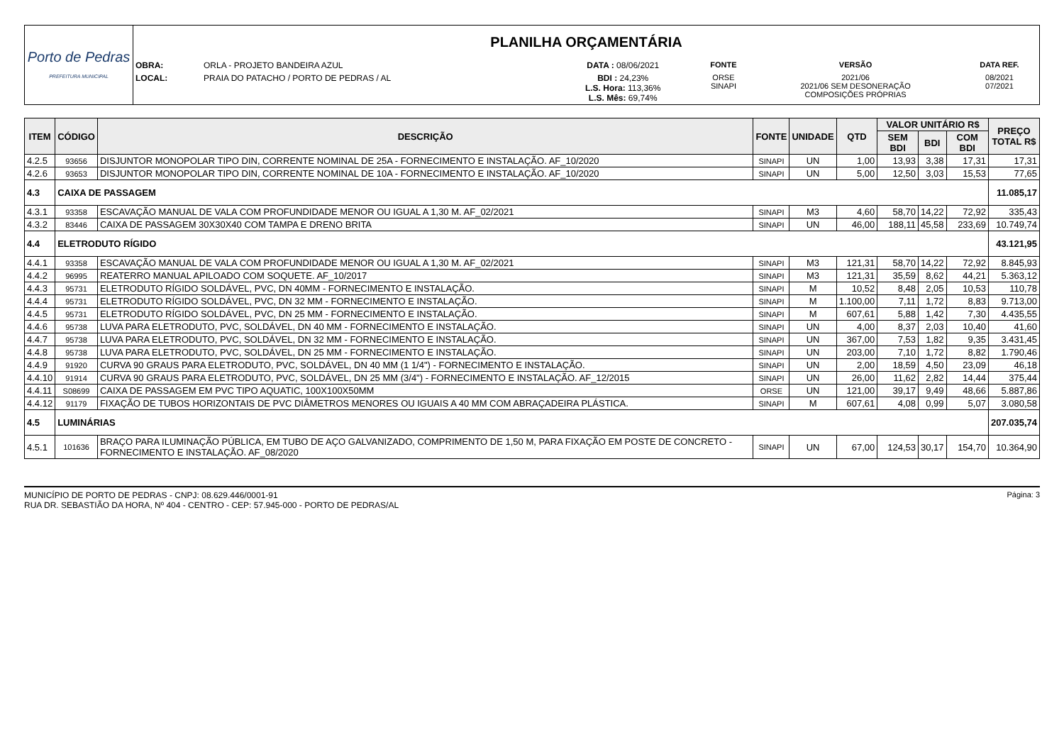| Porto de Pedras PREFEITURA MUNICIPAL | PLANILHA ORÇAMENTÁRIA | | | | | |
| | OBRA: | ORLA - PROJETO BANDEIRA AZUL | DATA : 08/06/2021 | FONTE | VERSÃO | DATA REF. |
| | LOCAL: | PRAIA DO PATACHO / PORTO DE PEDRAS / AL | BDI : 24,23% L.S. Hora: 113,36% L.S. Mês: 69,74% | ORSE SINAPI | 2021/06 2021/06 SEM DESONERAÇÃO COMPOSIÇÕES PRÓPRIAS | 08/2021 07/2021 |
| ITEM | CÓDIGO | DESCRIÇÃO | FONTE | UNIDADE | QTD | VALOR UNITÁRIO R$ | | | PREÇO TOTAL R$ |
| --- | --- | --- | --- | --- | --- | --- | --- | --- | --- |
| | | | | | | SEM BDI | BDI | COM BDI | |
| 4.2.5 | 93656 | DISJUNTOR MONOPOLAR TIPO DIN, CORRENTE NOMINAL DE 25A - FORNECIMENTO E INSTALAÇÃO. AF_10/2020 | SINAPI | UN | 1,00 | 13,93 | 3,38 | 17,31 | 17,31 |
| 4.2.6 | 93653 | DISJUNTOR MONOPOLAR TIPO DIN, CORRENTE NOMINAL DE 10A - FORNECIMENTO E INSTALAÇÃO. AF_10/2020 | SINAPI | UN | 5,00 | 12,50 | 3,03 | 15,53 | 77,65 |
| 4.3 | CAIXA DE PASSAGEM | | | | | | | | 11.085,17 |
| 4.3.1 | 93358 | ESCAVAÇÃO MANUAL DE VALA COM PROFUNDIDADE MENOR OU IGUAL A 1,30 M. AF_02/2021 | SINAPI | M3 | 4,60 | 58,70 | 14,22 | 72,92 | 335,43 |
| 4.3.2 | 83446 | CAIXA DE PASSAGEM 30X30X40 COM TAMPA E DRENO BRITA | SINAPI | UN | 46,00 | 188,11 | 45,58 | 233,69 | 10.749,74 |
| 4.4 | ELETRODUTO RÍGIDO | | | | | | | | 43.121,95 |
| 4.4.1 | 93358 | ESCAVAÇÃO MANUAL DE VALA COM PROFUNDIDADE MENOR OU IGUAL A 1,30 M. AF_02/2021 | SINAPI | M3 | 121,31 | 58,70 | 14,22 | 72,92 | 8.845,93 |
| 4.4.2 | 96995 | REATERRO MANUAL APILOADO COM SOQUETE. AF_10/2017 | SINAPI | M3 | 121,31 | 35,59 | 8,62 | 44,21 | 5.363,12 |
| 4.4.3 | 95731 | ELETRODUTO RÍGIDO SOLDÁVEL, PVC, DN 40MM - FORNECIMENTO E INSTALAÇÃO. | SINAPI | M | 10,52 | 8,48 | 2,05 | 10,53 | 110,78 |
| 4.4.4 | 95731 | ELETRODUTO RÍGIDO SOLDÁVEL, PVC, DN 32 MM - FORNECIMENTO E INSTALAÇÃO. | SINAPI | M | 1.100,00 | 7,11 | 1,72 | 8,83 | 9.713,00 |
| 4.4.5 | 95731 | ELETRODUTO RÍGIDO SOLDÁVEL, PVC, DN 25 MM - FORNECIMENTO E INSTALAÇÃO. | SINAPI | M | 607,61 | 5,88 | 1,42 | 7,30 | 4.435,55 |
| 4.4.6 | 95738 | LUVA PARA ELETRODUTO, PVC, SOLDÁVEL, DN 40 MM - FORNECIMENTO E INSTALAÇÃO. | SINAPI | UN | 4,00 | 8,37 | 2,03 | 10,40 | 41,60 |
| 4.4.7 | 95738 | LUVA PARA ELETRODUTO, PVC, SOLDÁVEL, DN 32 MM - FORNECIMENTO E INSTALAÇÃO. | SINAPI | UN | 367,00 | 7,53 | 1,82 | 9,35 | 3.431,45 |
| 4.4.8 | 95738 | LUVA PARA ELETRODUTO, PVC, SOLDÁVEL, DN 25 MM - FORNECIMENTO E INSTALAÇÃO. | SINAPI | UN | 203,00 | 7,10 | 1,72 | 8,82 | 1.790,46 |
| 4.4.9 | 91920 | CURVA 90 GRAUS PARA ELETRODUTO, PVC, SOLDÁVEL, DN 40 MM (1 1/4") - FORNECIMENTO E INSTALAÇÃO. | SINAPI | UN | 2,00 | 18,59 | 4,50 | 23,09 | 46,18 |
| 4.4.10 | 91914 | CURVA 90 GRAUS PARA ELETRODUTO, PVC, SOLDÁVEL, DN 25 MM (3/4") - FORNECIMENTO E INSTALAÇÃO. AF_12/2015 | SINAPI | UN | 26,00 | 11,62 | 2,82 | 14,44 | 375,44 |
| 4.4.11 | S08699 | CAIXA DE PASSAGEM EM PVC TIPO AQUATIC, 100X100X50MM | ORSE | UN | 121,00 | 39,17 | 9,49 | 48,66 | 5.887,86 |
| 4.4.12 | 91179 | FIXAÇÃO DE TUBOS HORIZONTAIS DE PVC DIÂMETROS MENORES OU IGUAIS A 40 MM COM ABRAÇADEIRA PLÁSTICA. | SINAPI | M | 607,61 | 4,08 | 0,99 | 5,07 | 3.080,58 |
| 4.5 | LUMINÁRIAS | | | | | | | | 207.035,74 |
| 4.5.1 | 101636 | BRAÇO PARA ILUMINAÇÃO PÚBLICA, EM TUBO DE AÇO GALVANIZADO, COMPRIMENTO DE 1,50 M, PARA FIXAÇÃO EM POSTE DE CONCRETO - FORNECIMENTO E INSTALAÇÃO. AF_08/2020 | SINAPI | UN | 67,00 | 124,53 | 30,17 | 154,70 | 10.364,90 |
MUNICÍPIO DE PORTO DE PEDRAS - CNPJ: 08.629.446/0001-91
RUA DR. SEBASTIÃO DA HORA, Nº 404 - CENTRO - CEP: 57.945-000 - PORTO DE PEDRAS/AL
Página: 3